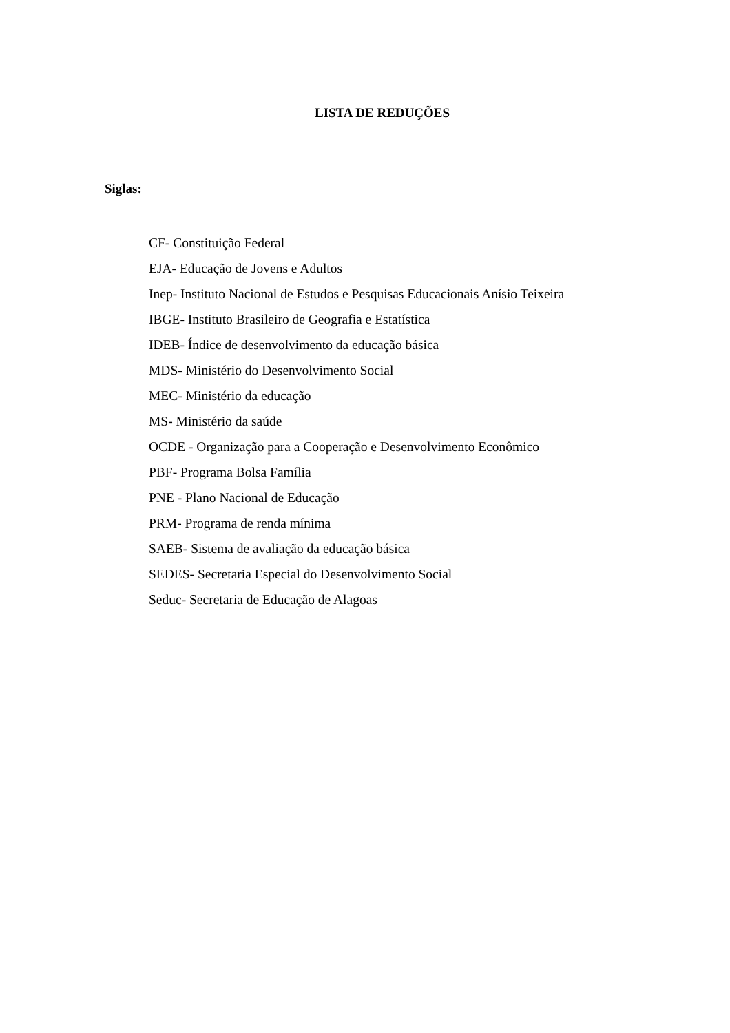LISTA DE REDUÇÕES
Siglas:
CF- Constituição Federal
EJA- Educação de Jovens e Adultos
Inep- Instituto Nacional de Estudos e Pesquisas Educacionais Anísio Teixeira
IBGE- Instituto Brasileiro de Geografia e Estatística
IDEB- Índice de desenvolvimento da educação básica
MDS- Ministério do Desenvolvimento Social
MEC- Ministério da educação
MS- Ministério da saúde
OCDE - Organização para a Cooperação e Desenvolvimento Econômico
PBF- Programa Bolsa Família
PNE - Plano Nacional de Educação
PRM- Programa de renda mínima
SAEB- Sistema de avaliação da educação básica
SEDES- Secretaria Especial do Desenvolvimento Social
Seduc- Secretaria de Educação de Alagoas